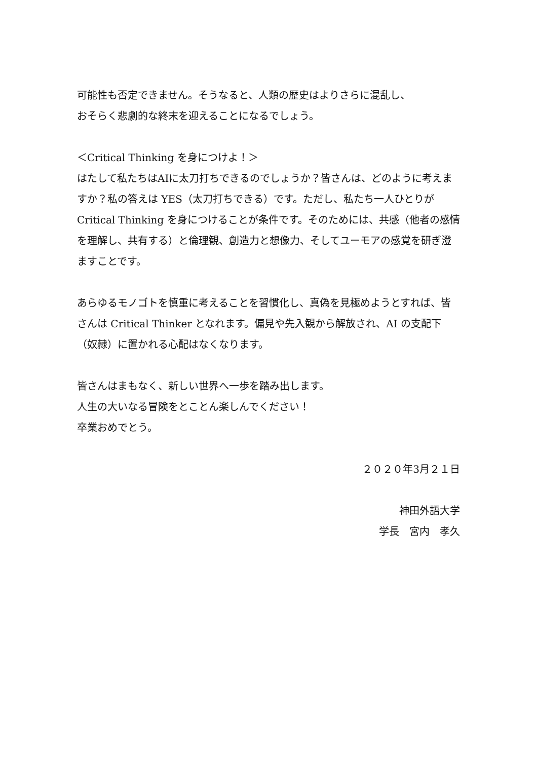可能性も否定できません。そうなると、人類の歴史はよりさらに混乱し、
おそらく悲劇的な終末を迎えることになるでしょう。
＜Critical Thinking を身につけよ！＞
はたして私たちはAIに太刀打ちできるのでしょうか？皆さんは、どのように考えますか？私の答えは YES（太刀打ちできる）です。ただし、私たち一人ひとりが Critical Thinking を身につけることが条件です。そのためには、共感（他者の感情を理解し、共有する）と倫理観、創造力と想像力、そしてユーモアの感覚を研ぎ澄ますことです。
あらゆるモノゴトを慎重に考えることを習慣化し、真偽を見極めようとすれば、皆さんは Critical Thinker となれます。偏見や先入観から解放され、AI の支配下（奴隷）に置かれる心配はなくなります。
皆さんはまもなく、新しい世界へ一歩を踏み出します。
人生の大いなる冒険をとことん楽しんでください！
卒業おめでとう。
２０２０年3月２１日
神田外語大学
学長　宮内　孝久